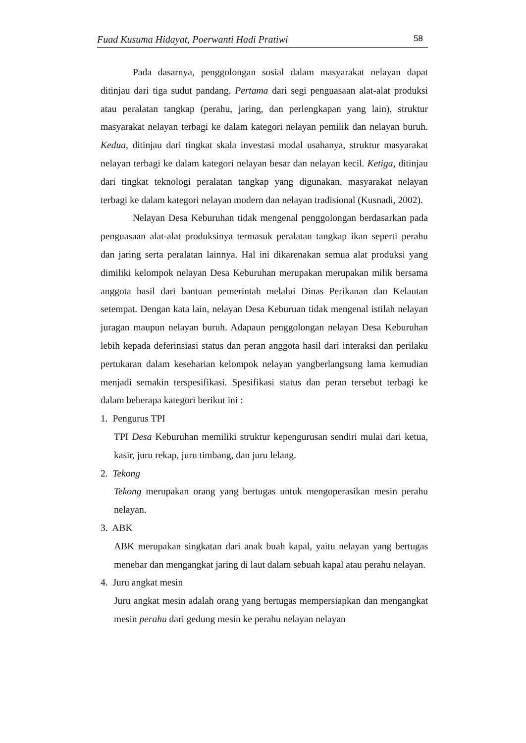Fuad Kusuma Hidayat, Poerwanti Hadi Pratiwi 58
Pada dasarnya, penggolongan sosial dalam masyarakat nelayan dapat ditinjau dari tiga sudut pandang. Pertama dari segi penguasaan alat-alat produksi atau peralatan tangkap (perahu, jaring, dan perlengkapan yang lain), struktur masyarakat nelayan terbagi ke dalam kategori nelayan pemilik dan nelayan buruh. Kedua, ditinjau dari tingkat skala investasi modal usahanya, struktur masyarakat nelayan terbagi ke dalam kategori nelayan besar dan nelayan kecil. Ketiga, ditinjau dari tingkat teknologi peralatan tangkap yang digunakan, masyarakat nelayan terbagi ke dalam kategori nelayan modern dan nelayan tradisional (Kusnadi, 2002).
Nelayan Desa Keburuhan tidak mengenal penggolongan berdasarkan pada penguasaan alat-alat produksinya termasuk peralatan tangkap ikan seperti perahu dan jaring serta peralatan lainnya. Hal ini dikarenakan semua alat produksi yang dimiliki kelompok nelayan Desa Keburuhan merupakan merupakan milik bersama anggota hasil dari bantuan pemerintah melalui Dinas Perikanan dan Kelautan setempat. Dengan kata lain, nelayan Desa Keburuan tidak mengenal istilah nelayan juragan maupun nelayan buruh. Adapaun penggolongan nelayan Desa Keburuhan lebih kepada deferinsiasi status dan peran anggota hasil dari interaksi dan perilaku pertukaran dalam keseharian kelompok nelayan yangberlangsung lama kemudian menjadi semakin terspesifikasi. Spesifikasi status dan peran tersebut terbagi ke dalam beberapa kategori berikut ini :
1. Pengurus TPI
TPI Desa Keburuhan memiliki struktur kepengurusan sendiri mulai dari ketua, kasir, juru rekap, juru timbang, dan juru lelang.
2. Tekong
Tekong merupakan orang yang bertugas untuk mengoperasikan mesin perahu nelayan.
3. ABK
ABK merupakan singkatan dari anak buah kapal, yaitu nelayan yang bertugas menebar dan mengangkat jaring di laut dalam sebuah kapal atau perahu nelayan.
4. Juru angkat mesin
Juru angkat mesin adalah orang yang bertugas mempersiapkan dan mengangkat mesin perahu dari gedung mesin ke perahu nelayan nelayan